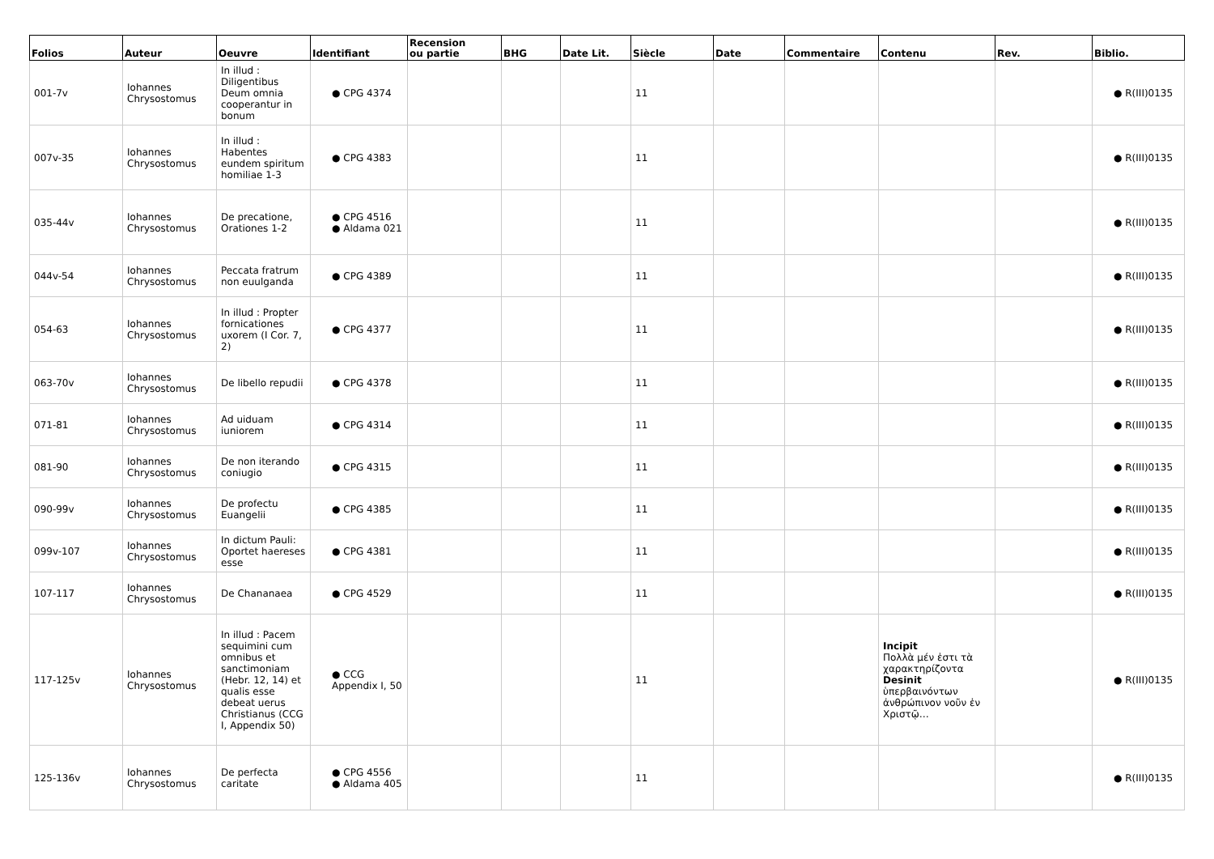| Folios | Auteur | Oeuvre | Identifiant | Recension ou partie | BHG | Date Lit. | Siècle | Date | Commentaire | Contenu | Rev. | Biblio. |
| --- | --- | --- | --- | --- | --- | --- | --- | --- | --- | --- | --- | --- |
| 001-7v | Iohannes Chrysostomus | In illud : Diligentibus Deum omnia cooperantur in bonum | ● CPG 4374 | | | | 11 | | | | | ● R(III)0135 |
| 007v-35 | Iohannes Chrysostomus | In illud : Habentes eundem spiritum homiliae 1-3 | ● CPG 4383 | | | | 11 | | | | | ● R(III)0135 |
| 035-44v | Iohannes Chrysostomus | De precatione, Orationes 1-2 | ● CPG 4516 ● Aldama 021 | | | | 11 | | | | | ● R(III)0135 |
| 044v-54 | Iohannes Chrysostomus | Peccata fratrum non euulganda | ● CPG 4389 | | | | 11 | | | | | ● R(III)0135 |
| 054-63 | Iohannes Chrysostomus | In illud : Propter fornicationes uxorem (I Cor. 7, 2) | ● CPG 4377 | | | | 11 | | | | | ● R(III)0135 |
| 063-70v | Iohannes Chrysostomus | De libello repudii | ● CPG 4378 | | | | 11 | | | | | ● R(III)0135 |
| 071-81 | Iohannes Chrysostomus | Ad uiduam iuniorem | ● CPG 4314 | | | | 11 | | | | | ● R(III)0135 |
| 081-90 | Iohannes Chrysostomus | De non iterando coniugio | ● CPG 4315 | | | | 11 | | | | | ● R(III)0135 |
| 090-99v | Iohannes Chrysostomus | De profectu Euangelii | ● CPG 4385 | | | | 11 | | | | | ● R(III)0135 |
| 099v-107 | Iohannes Chrysostomus | In dictum Pauli: Oportet haereses esse | ● CPG 4381 | | | | 11 | | | | | ● R(III)0135 |
| 107-117 | Iohannes Chrysostomus | De Chananaea | ● CPG 4529 | | | | 11 | | | | | ● R(III)0135 |
| 117-125v | Iohannes Chrysostomus | In illud : Pacem sequimini cum omnibus et sanctimoniam (Hebr. 12, 14) et qualis esse debeat uerus Christianus (CCG I, Appendix 50) | ● CCG Appendix I, 50 | | | | 11 | | | Incipit Πολλὰ μέν ἐστι τὰ χαρακτηρίζοντα Desinit ὑπερβαινόντων ἀνθρώπινον νοῦν ἐν Χριστῷ… | | ● R(III)0135 |
| 125-136v | Iohannes Chrysostomus | De perfecta caritate | ● CPG 4556 ● Aldama 405 | | | | 11 | | | | | ● R(III)0135 |